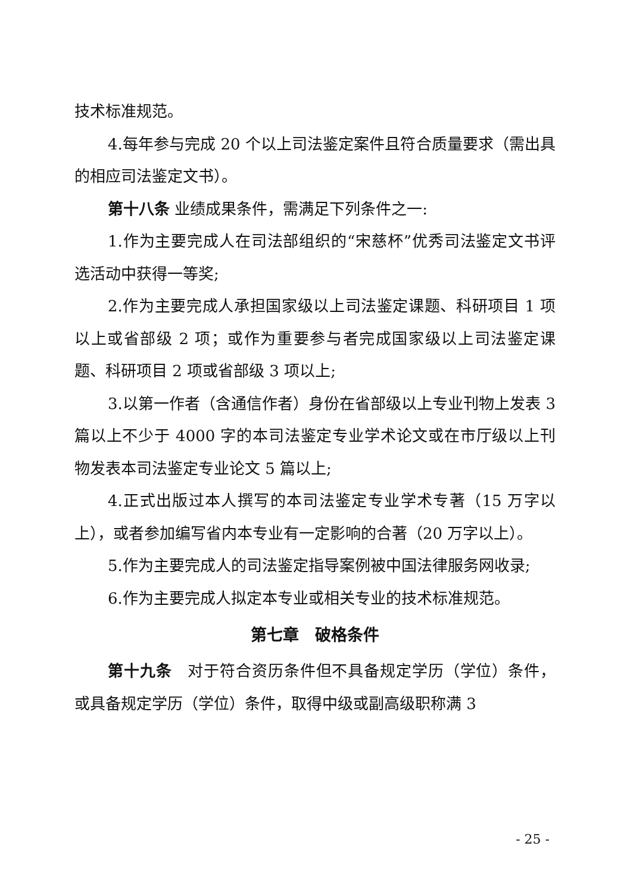技术标准规范。
4.每年参与完成 20 个以上司法鉴定案件且符合质量要求（需出具的相应司法鉴定文书）。
第十八条 业绩成果条件，需满足下列条件之一:
1.作为主要完成人在司法部组织的“宋慈杯”优秀司法鉴定文书评选活动中获得一等奖;
2.作为主要完成人承担国家级以上司法鉴定课题、科研项目 1 项以上或省部级 2 项；或作为重要参与者完成国家级以上司法鉴定课题、科研项目 2 项或省部级 3 项以上;
3.以第一作者（含通信作者）身份在省部级以上专业刊物上发表 3 篇以上不少于 4000 字的本司法鉴定专业学术论文或在市厅级以上刊物发表本司法鉴定专业论文 5 篇以上;
4.正式出版过本人撰写的本司法鉴定专业学术专著（15 万字以上），或者参加编写省内本专业有一定影响的合著（20 万字以上）。
5.作为主要完成人的司法鉴定指导案例被中国法律服务网收录;
6.作为主要完成人拟定本专业或相关专业的技术标准规范。
第七章　破格条件
第十九条　对于符合资历条件但不具备规定学历（学位）条件，或具备规定学历（学位）条件，取得中级或副高级职称满 3
- 25 -